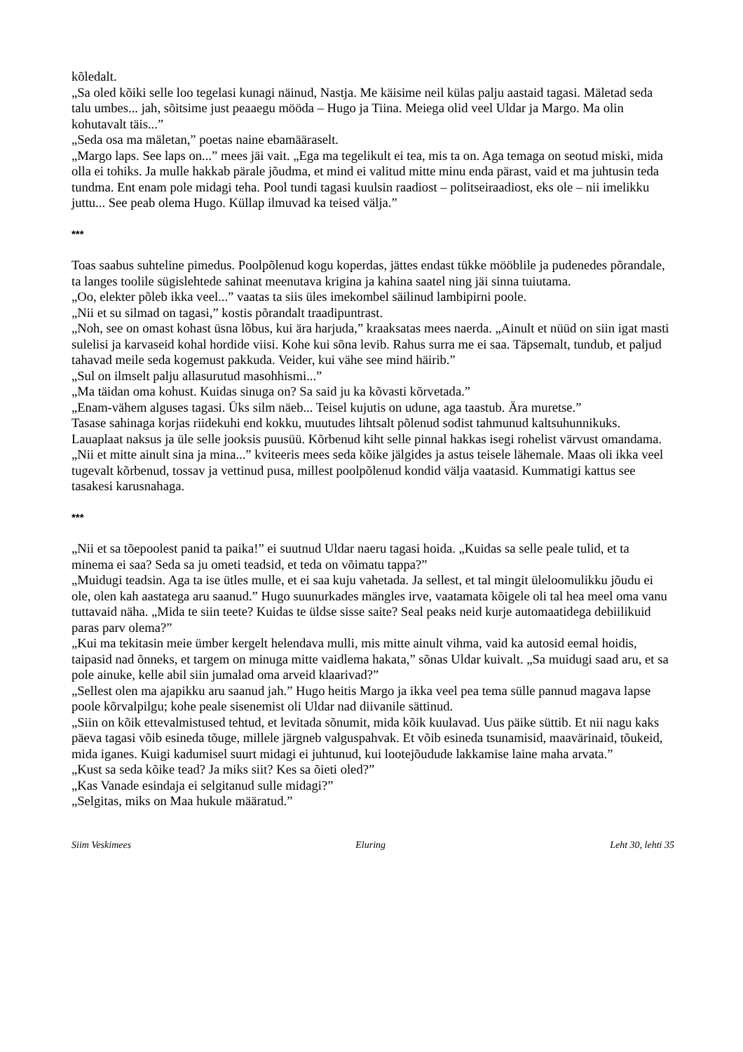kõledalt.
„Sa oled kõiki selle loo tegelasi kunagi näinud, Nastja. Me käisime neil külas palju aastaid tagasi. Mäletad seda talu umbes... jah, sõitsime just peaaegu mööda – Hugo ja Tiina. Meiega olid veel Uldar ja Margo. Ma olin kohutavalt täis...”
„Seda osa ma mäletan,” poetas naine ebamääraselt.
„Margo laps. See laps on...” mees jäi vait. „Ega ma tegelikult ei tea, mis ta on. Aga temaga on seotud miski, mida olla ei tohiks. Ja mulle hakkab pärale jõudma, et mind ei valitud mitte minu enda pärast, vaid et ma juhtusin teda tundma. Ent enam pole midagi teha. Pool tundi tagasi kuulsin raadiost – politseiraadiost, eks ole – nii imelikku juttu... See peab olema Hugo. Küllap ilmuvad ka teised välja.”
***
Toas saabus suhteline pimedus. Poolpõlenud kogu koperdas, jättes endast tükke mööblile ja pudenedes põrandale, ta langes toolile sügislehtede sahinat meenutava krigina ja kahina saatel ning jäi sinna tuiutama.
„Oo, elekter põleb ikka veel...” vaatas ta siis üles imekombel säilinud lambipirni poole.
„Nii et su silmad on tagasi,” kostis põrandalt traadipuntrast.
„Noh, see on omast kohast üsna lõbus, kui ära harjuda,” kraaksatas mees naerda. „Ainult et nüüd on siin igat masti sulelisi ja karvaseid kohal hordide viisi. Kohe kui sõna levib. Rahus surra me ei saa. Täpsemalt, tundub, et paljud tahavad meile seda kogemust pakkuda. Veider, kui vähe see mind häirib.”
„Sul on ilmselt palju allasurutud masohhismi...”
„Ma täidan oma kohust. Kuidas sinuga on? Sa said ju ka kõvasti kõrvetada.”
„Enam-vähem alguses tagasi. Üks silm näeb... Teisel kujutis on udune, aga taastub. Ära muretse.”
Tasase sahinaga korjas riidekuhi end kokku, muutudes lihtsalt põlenud sodist tahmunud kaltsuhunnikuks. Lauaplaat naksus ja üle selle jooksis puusüü. Kõrbenud kiht selle pinnal hakkas isegi rohelist värvust omandama.
„Nii et mitte ainult sina ja mina...” kviteeris mees seda kõike jälgides ja astus teisele lähemale. Maas oli ikka veel tugevalt kõrbenud, tossav ja vettinud pusa, millest poolpõlenud kondid välja vaatasid. Kummatigi kattus see tasakesi karusnahaga.
***
„Nii et sa tõepoolest panid ta paika!” ei suutnud Uldar naeru tagasi hoida. „Kuidas sa selle peale tulid, et ta minema ei saa? Seda sa ju ometi teadsid, et teda on võimatu tappa?”
„Muidugi teadsin. Aga ta ise ütles mulle, et ei saa kuju vahetada. Ja sellest, et tal mingit üleloomulikku jõudu ei ole, olen kah aastatega aru saanud.” Hugo suunurkades mängles irve, vaatamata kõigele oli tal hea meel oma vanu tuttavaid näha. „Mida te siin teete? Kuidas te üldse sisse saite? Seal peaks neid kurje automaatidega debiilikuid paras parv olema?”
„Kui ma tekitasin meie ümber kergelt helendava mulli, mis mitte ainult vihma, vaid ka autosid eemal hoidis, taipasid nad õnneks, et targem on minuga mitte vaidlema hakata,” sõnas Uldar kuivalt. „Sa muidugi saad aru, et sa pole ainuke, kelle abil siin jumalad oma arveid klaarivad?”
„Sellest olen ma ajapikku aru saanud jah.” Hugo heitis Margo ja ikka veel pea tema sülle pannud magava lapse poole kõrvalpilgu; kohe peale sisenemist oli Uldar nad diivanile sättinud.
„Siin on kõik ettevalmistused tehtud, et levitada sõnumit, mida kõik kuulavad. Uus päike süttib. Et nii nagu kaks päeva tagasi võib esineda tõuge, millele järgneb valguspahvak. Et võib esineda tsunamisid, maavärinaid, tõukeid, mida iganes. Kuigi kadumisel suurt midagi ei juhtunud, kui lootejõudude lakkamise laine maha arvata.”
„Kust sa seda kõike tead? Ja miks siit? Kes sa õieti oled?”
„Kas Vanade esindaja ei selgitanud sulle midagi?”
„Selgitas, miks on Maa hukule määratud.”
Siim Veskimees Eluring Leht 30, lehti 35